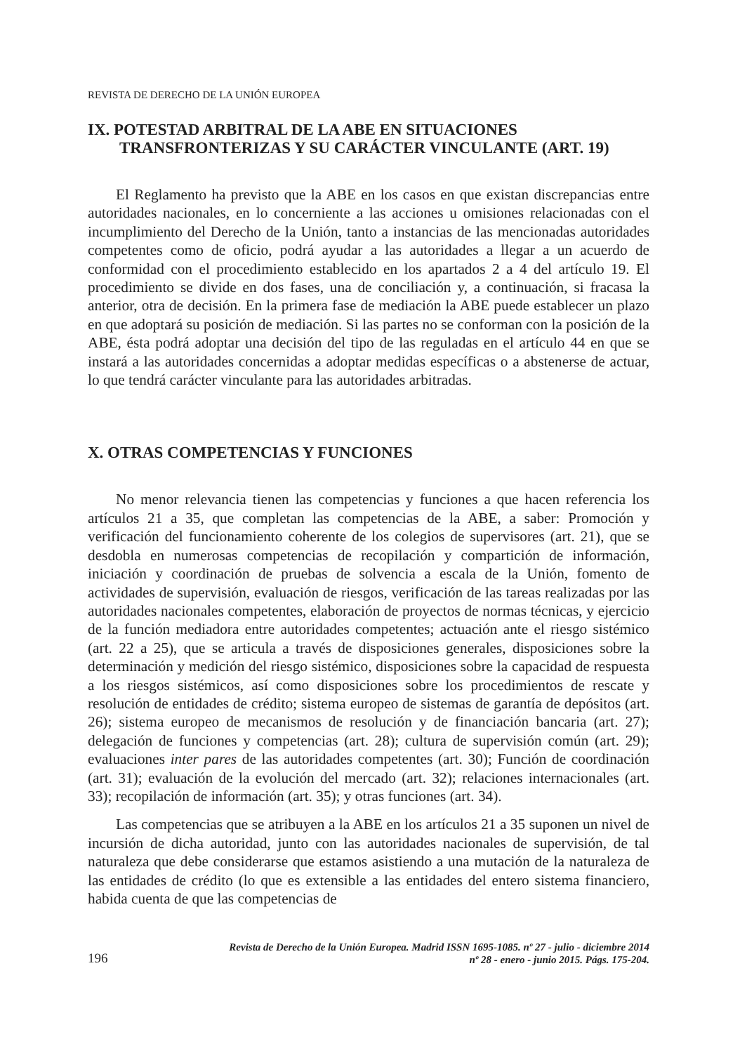REVISTA DE DERECHO DE LA UNIÓN EUROPEA
IX. POTESTAD ARBITRAL DE LA ABE EN SITUACIONES
TRANSFRONTERIZAS Y SU CARÁCTER VINCULANTE (ART. 19)
El Reglamento ha previsto que la ABE en los casos en que existan discrepancias entre autoridades nacionales, en lo concerniente a las acciones u omisiones relacionadas con el incumplimiento del Derecho de la Unión, tanto a instancias de las mencionadas autoridades competentes como de oficio, podrá ayudar a las autoridades a llegar a un acuerdo de conformidad con el procedimiento establecido en los apartados 2 a 4 del artículo 19. El procedimiento se divide en dos fases, una de conciliación y, a continuación, si fracasa la anterior, otra de decisión. En la primera fase de mediación la ABE puede establecer un plazo en que adoptará su posición de mediación. Si las partes no se conforman con la posición de la ABE, ésta podrá adoptar una decisión del tipo de las reguladas en el artículo 44 en que se instará a las autoridades concernidas a adoptar medidas específicas o a abstenerse de actuar, lo que tendrá carácter vinculante para las autoridades arbitradas.
X. OTRAS COMPETENCIAS Y FUNCIONES
No menor relevancia tienen las competencias y funciones a que hacen referencia los artículos 21 a 35, que completan las competencias de la ABE, a saber: Promoción y verificación del funcionamiento coherente de los colegios de supervisores (art. 21), que se desdobla en numerosas competencias de recopilación y compartición de información, iniciación y coordinación de pruebas de solvencia a escala de la Unión, fomento de actividades de supervisión, evaluación de riesgos, verificación de las tareas realizadas por las autoridades nacionales competentes, elaboración de proyectos de normas técnicas, y ejercicio de la función mediadora entre autoridades competentes; actuación ante el riesgo sistémico (art. 22 a 25), que se articula a través de disposiciones generales, disposiciones sobre la determinación y medición del riesgo sistémico, disposiciones sobre la capacidad de respuesta a los riesgos sistémicos, así como disposiciones sobre los procedimientos de rescate y resolución de entidades de crédito; sistema europeo de sistemas de garantía de depósitos (art. 26); sistema europeo de mecanismos de resolución y de financiación bancaria (art. 27); delegación de funciones y competencias (art. 28); cultura de supervisión común (art. 29); evaluaciones inter pares de las autoridades competentes (art. 30); Función de coordinación (art. 31); evaluación de la evolución del mercado (art. 32); relaciones internacionales (art. 33); recopilación de información (art. 35); y otras funciones (art. 34).
Las competencias que se atribuyen a la ABE en los artículos 21 a 35 suponen un nivel de incursión de dicha autoridad, junto con las autoridades nacionales de supervisión, de tal naturaleza que debe considerarse que estamos asistiendo a una mutación de la naturaleza de las entidades de crédito (lo que es extensible a las entidades del entero sistema financiero, habida cuenta de que las competencias de
196
Revista de Derecho de la Unión Europea. Madrid ISSN 1695-1085. nº 27 - julio - diciembre 2014
nº 28 - enero - junio 2015. Págs. 175-204.